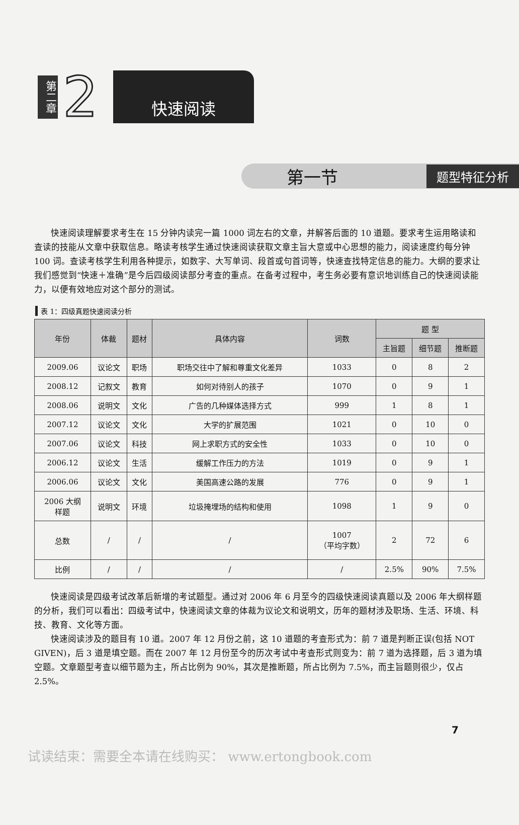第二章
2
快速阅读
第一节 题型特征分析
快速阅读理解要求考生在 15 分钟内读完一篇 1000 词左右的文章，并解答后面的 10 道题。要求考生运用略读和查读的技能从文章中获取信息。略读考核学生通过快速阅读获取文章主旨大意或中心思想的能力，阅读速度约每分钟 100 词。查读考核学生利用各种提示，如数字、大写单词、段首或句首词等，快速查找特定信息的能力。大纲的要求让我们感觉到“快速＋准确”是今后四级阅读部分考查的重点。在备考过程中，考生务必要有意识地训练自己的快速阅读能力，以便有效地应对这个部分的测试。
表 1：四级真题快速阅读分析
| 年份 | 体裁 | 题材 | 具体内容 | 词数 | 题 型 | | |
| --- | --- | --- | --- | --- | --- | --- | --- |
| | | | | | 主旨题 | 细节题 | 推断题 |
| 2009.06 | 议论文 | 职场 | 职场交往中了解和尊重文化差异 | 1033 | 0 | 8 | 2 |
| 2008.12 | 记叙文 | 教育 | 如何对待别人的孩子 | 1070 | 0 | 9 | 1 |
| 2008.06 | 说明文 | 文化 | 广告的几种媒体选择方式 | 999 | 1 | 8 | 1 |
| 2007.12 | 议论文 | 文化 | 大学的扩展范围 | 1021 | 0 | 10 | 0 |
| 2007.06 | 议论文 | 科技 | 网上求职方式的安全性 | 1033 | 0 | 10 | 0 |
| 2006.12 | 议论文 | 生活 | 缓解工作压力的方法 | 1019 | 0 | 9 | 1 |
| 2006.06 | 议论文 | 文化 | 美国高速公路的发展 | 776 | 0 | 9 | 1 |
| 2006 大纲 样题 | 说明文 | 环境 | 垃圾掩埋场的结构和使用 | 1098 | 1 | 9 | 0 |
| 总数 | / | / | / | 1007 （平均字数） | 2 | 72 | 6 |
| 比例 | / | / | / | / | 2.5% | 90% | 7.5% |
快速阅读是四级考试改革后新增的考试题型。通过对 2006 年 6 月至今的四级快速阅读真题以及 2006 年大纲样题的分析，我们可以看出：四级考试中，快速阅读文章的体裁为议论文和说明文，历年的题材涉及职场、生活、环境、科技、教育、文化等方面。
快速阅读涉及的题目有 10 道。2007 年 12 月份之前，这 10 道题的考查形式为：前 7 道是判断正误(包括 NOT GIVEN)，后 3 道是填空题。而在 2007 年 12 月份至今的历次考试中考查形式则变为：前 7 道为选择题，后 3 道为填空题。文章题型考查以细节题为主，所占比例为 90%，其次是推断题，所占比例为 7.5%，而主旨题则很少，仅占 2.5%。
7
试读结束：需要全本请在线购买： www.ertongbook.com